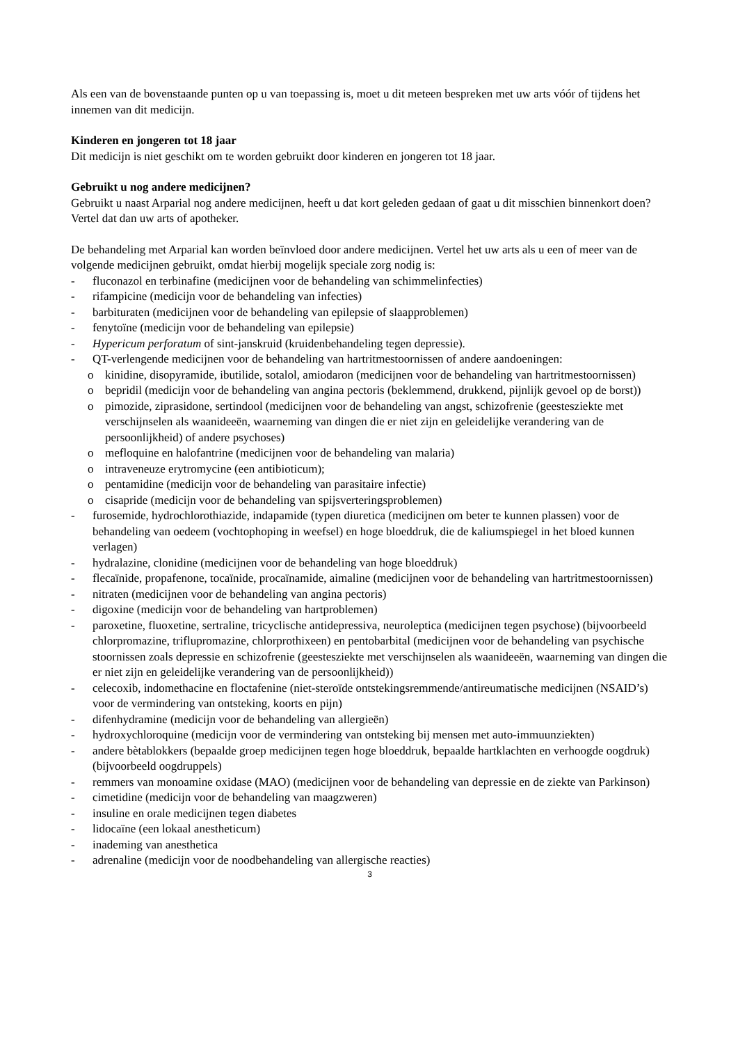Als een van de bovenstaande punten op u van toepassing is, moet u dit meteen bespreken met uw arts vóór of tijdens het innemen van dit medicijn.
Kinderen en jongeren tot 18 jaar
Dit medicijn is niet geschikt om te worden gebruikt door kinderen en jongeren tot 18 jaar.
Gebruikt u nog andere medicijnen?
Gebruikt u naast Arparial nog andere medicijnen, heeft u dat kort geleden gedaan of gaat u dit misschien binnenkort doen? Vertel dat dan uw arts of apotheker.
De behandeling met Arparial kan worden beïnvloed door andere medicijnen. Vertel het uw arts als u een of meer van de volgende medicijnen gebruikt, omdat hierbij mogelijk speciale zorg nodig is:
- fluconazol en terbinafine (medicijnen voor de behandeling van schimmelinfecties)
- rifampicine (medicijn voor de behandeling van infecties)
- barbituraten (medicijnen voor de behandeling van epilepsie of slaapproblemen)
- fenytoïne (medicijn voor de behandeling van epilepsie)
- Hypericum perforatum of sint-janskruid (kruidenbehandeling tegen depressie).
- QT-verlengende medicijnen voor de behandeling van hartritmestoornissen of andere aandoeningen:
o kinidine, disopyramide, ibutilide, sotalol, amiodaron (medicijnen voor de behandeling van hartritmestoornissen)
o bepridil (medicijn voor de behandeling van angina pectoris (beklemmend, drukkend, pijnlijk gevoel op de borst))
o pimozide, ziprasidone, sertindool (medicijnen voor de behandeling van angst, schizofrenie (geestesziekte met verschijnselen als waanideeën, waarneming van dingen die er niet zijn en geleidelijke verandering van de persoonlijkheid) of andere psychoses)
o mefloquine en halofantrine (medicijnen voor de behandeling van malaria)
o intraveneuze erytromycine (een antibioticum);
o pentamidine (medicijn voor de behandeling van parasitaire infectie)
o cisapride (medicijn voor de behandeling van spijsverteringsproblemen)
- furosemide, hydrochlorothiazide, indapamide (typen diuretica (medicijnen om beter te kunnen plassen) voor de behandeling van oedeem (vochtophoping in weefsel) en hoge bloeddruk, die de kaliumspiegel in het bloed kunnen verlagen)
- hydralazine, clonidine (medicijnen voor de behandeling van hoge bloeddruk)
- flecaïnide, propafenone, tocaïnide, procaïnamide, aimaline (medicijnen voor de behandeling van hartritmestoornissen)
- nitraten (medicijnen voor de behandeling van angina pectoris)
- digoxine (medicijn voor de behandeling van hartproblemen)
- paroxetine, fluoxetine, sertraline, tricyclische antidepressiva, neuroleptica (medicijnen tegen psychose) (bijvoorbeeld chlorpromazine, triflupromazine, chlorprothixeen) en pentobarbital (medicijnen voor de behandeling van psychische stoornissen zoals depressie en schizofrenie (geestesziekte met verschijnselen als waanideeën, waarneming van dingen die er niet zijn en geleidelijke verandering van de persoonlijkheid))
- celecoxib, indomethacine en floctafenine (niet-steroïde ontstekingsremmende/antireumatische medicijnen (NSAID’s) voor de vermindering van ontsteking, koorts en pijn)
- difenhydramine (medicijn voor de behandeling van allergieën)
- hydroxychloroquine (medicijn voor de vermindering van ontsteking bij mensen met auto-immuunziekten)
- andere bètablokkers (bepaalde groep medicijnen tegen hoge bloeddruk, bepaalde hartklachten en verhoogde oogdruk) (bijvoorbeeld oogdruppels)
- remmers van monoamine oxidase (MAO) (medicijnen voor de behandeling van depressie en de ziekte van Parkinson)
- cimetidine (medicijn voor de behandeling van maagzweren)
- insuline en orale medicijnen tegen diabetes
- lidocaïne (een lokaal anestheticum)
- inademing van anesthetica
- adrenaline (medicijn voor de noodbehandeling van allergische reacties)
3